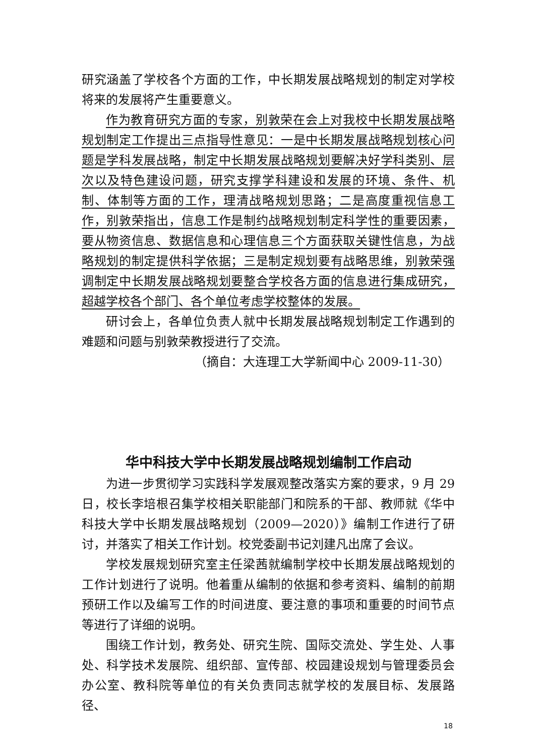研究涵盖了学校各个方面的工作，中长期发展战略规划的制定对学校将来的发展将产生重要意义。
作为教育研究方面的专家，别敦荣在会上对我校中长期发展战略规划制定工作提出三点指导性意见：一是中长期发展战略规划核心问题是学科发展战略，制定中长期发展战略规划要解决好学科类别、层次以及特色建设问题，研究支撑学科建设和发展的环境、条件、机制、体制等方面的工作，理清战略规划思路；二是高度重视信息工作，别敦荣指出，信息工作是制约战略规划制定科学性的重要因素，要从物资信息、数据信息和心理信息三个方面获取关键性信息，为战略规划的制定提供科学依据；三是制定规划要有战略思维，别敦荣强调制定中长期发展战略规划要整合学校各方面的信息进行集成研究，超越学校各个部门、各个单位考虑学校整体的发展。
研讨会上，各单位负责人就中长期发展战略规划制定工作遇到的难题和问题与别敦荣教授进行了交流。
（摘自：大连理工大学新闻中心 2009-11-30）
华中科技大学中长期发展战略规划编制工作启动
为进一步贯彻学习实践科学发展观整改落实方案的要求，9 月 29 日，校长李培根召集学校相关职能部门和院系的干部、教师就《华中科技大学中长期发展战略规划（2009—2020）》编制工作进行了研讨，并落实了相关工作计划。校党委副书记刘建凡出席了会议。
学校发展规划研究室主任梁茜就编制学校中长期发展战略规划的工作计划进行了说明。他着重从编制的依据和参考资料、编制的前期预研工作以及编写工作的时间进度、要注意的事项和重要的时间节点等进行了详细的说明。
围绕工作计划，教务处、研究生院、国际交流处、学生处、人事处、科学技术发展院、组织部、宣传部、校园建设规划与管理委员会办公室、教科院等单位的有关负责同志就学校的发展目标、发展路径、
18